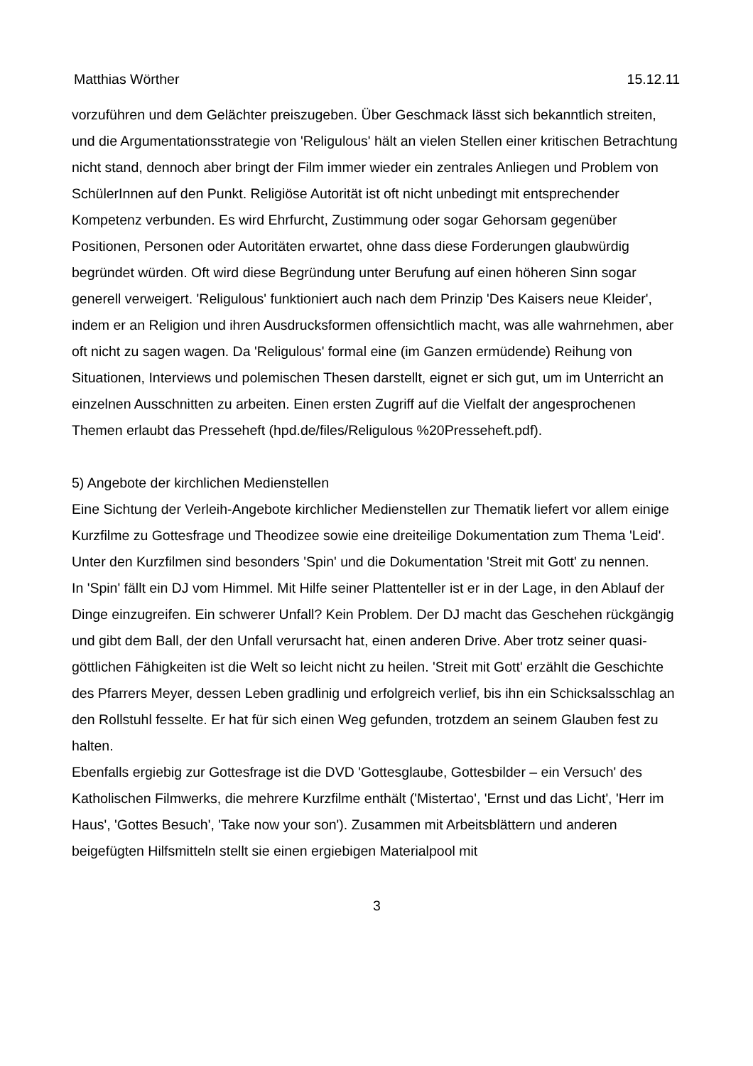Matthias Wörther 15.12.11
vorzuführen und dem Gelächter preiszugeben. Über Geschmack lässt sich bekanntlich streiten, und die Argumentationsstrategie von 'Religulous' hält an vielen Stellen einer kritischen Betrachtung nicht stand, dennoch aber bringt der Film immer wieder ein zentrales Anliegen und Problem von SchülerInnen auf den Punkt. Religiöse Autorität ist oft nicht unbedingt mit entsprechender Kompetenz verbunden. Es wird Ehrfurcht, Zustimmung oder sogar Gehorsam gegenüber Positionen, Personen oder Autoritäten erwartet, ohne dass diese Forderungen glaubwürdig begründet würden. Oft wird diese Begründung unter Berufung auf einen höheren Sinn sogar generell verweigert. 'Religulous' funktioniert auch nach dem Prinzip 'Des Kaisers neue Kleider', indem er an Religion und ihren Ausdrucksformen offensichtlich macht, was alle wahrnehmen, aber oft nicht zu sagen wagen. Da 'Religulous' formal eine (im Ganzen ermüdende) Reihung von Situationen, Interviews und polemischen Thesen darstellt, eignet er sich gut, um im Unterricht an einzelnen Ausschnitten zu arbeiten. Einen ersten Zugriff auf die Vielfalt der angesprochenen Themen erlaubt das Presseheft (hpd.de/files/Religulous %20Presseheft.pdf).
5) Angebote der kirchlichen Medienstellen
Eine Sichtung der Verleih-Angebote kirchlicher Medienstellen zur Thematik liefert vor allem einige Kurzfilme zu Gottesfrage und Theodizee sowie eine dreiteilige Dokumentation zum Thema 'Leid'. Unter den Kurzfilmen sind besonders 'Spin' und die Dokumentation 'Streit mit Gott' zu nennen.
In 'Spin' fällt ein DJ vom Himmel. Mit Hilfe seiner Plattenteller ist er in der Lage, in den Ablauf der Dinge einzugreifen. Ein schwerer Unfall? Kein Problem. Der DJ macht das Geschehen rückgängig und gibt dem Ball, der den Unfall verursacht hat, einen anderen Drive. Aber trotz seiner quasi-göttlichen Fähigkeiten ist die Welt so leicht nicht zu heilen. 'Streit mit Gott' erzählt die Geschichte des Pfarrers Meyer, dessen Leben gradlinig und erfolgreich verlief, bis ihn ein Schicksalsschlag an den Rollstuhl fesselte. Er hat für sich einen Weg gefunden, trotzdem an seinem Glauben fest zu halten.
Ebenfalls ergiebig zur Gottesfrage ist die DVD 'Gottesglaube, Gottesbilder – ein Versuch' des Katholischen Filmwerks, die mehrere Kurzfilme enthält ('Mistertao', 'Ernst und das Licht', 'Herr im Haus', 'Gottes Besuch', 'Take now your son'). Zusammen mit Arbeitsblättern und anderen beigefügten Hilfsmitteln stellt sie einen ergiebigen Materialpool mit
3